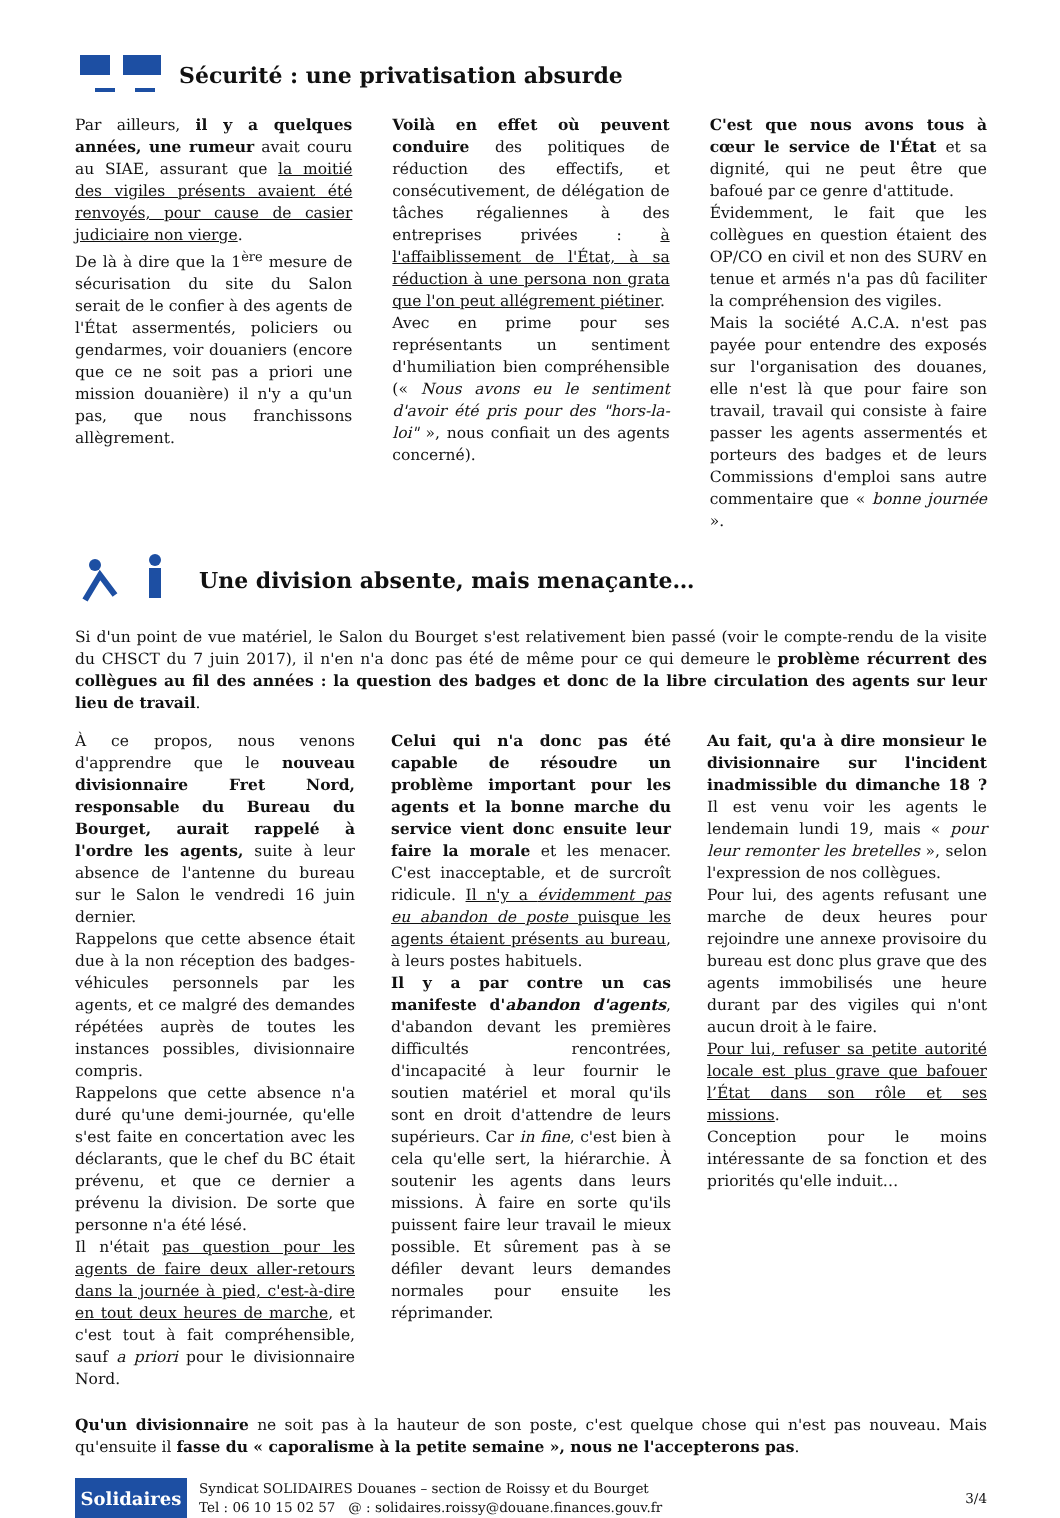Sécurité : une privatisation absurde
Par ailleurs, il y a quelques années, une rumeur avait couru au SIAE, assurant que la moitié des vigiles présents avaient été renvoyés, pour cause de casier judiciaire non vierge.
De là à dire que la 1<sup>ère</sup> mesure de sécurisation du site du Salon serait de le confier à des agents de l'État assermentés, policiers ou gendarmes, voir douaniers (encore que ce ne soit pas a priori une mission douanière) il n'y a qu'un pas, que nous franchissons allègrement.
Voilà en effet où peuvent conduire des politiques de réduction des effectifs, et consécutivement, de délégation de tâches régaliennes à des entreprises privées : à l'affaiblissement de l'État, à sa réduction à une persona non grata que l'on peut allégrement piétiner.
Avec en prime pour ses représentants un sentiment d'humiliation bien compréhensible (« Nous avons eu le sentiment d'avoir été pris pour des "hors-la-loi" », nous confiait un des agents concerné).
C'est que nous avons tous à cœur le service de l'État et sa dignité, qui ne peut être que bafoué par ce genre d'attitude.
Évidemment, le fait que les collègues en question étaient des OP/CO en civil et non des SURV en tenue et armés n'a pas dû faciliter la compréhension des vigiles.
Mais la société A.C.A. n'est pas payée pour entendre des exposés sur l'organisation des douanes, elle n'est là que pour faire son travail, travail qui consiste à faire passer les agents assermentés et porteurs des badges et de leurs Commissions d'emploi sans autre commentaire que « bonne journée ».
Une division absente, mais menaçante…
Si d'un point de vue matériel, le Salon du Bourget s'est relativement bien passé (voir le compte-rendu de la visite du CHSCT du 7 juin 2017), il n'en n'a donc pas été de même pour ce qui demeure le problème récurrent des collègues au fil des années : la question des badges et donc de la libre circulation des agents sur leur lieu de travail.
À ce propos, nous venons d'apprendre que le nouveau divisionnaire Fret Nord, responsable du Bureau du Bourget, aurait rappelé à l'ordre les agents, suite à leur absence de l'antenne du bureau sur le Salon le vendredi 16 juin dernier.
Rappelons que cette absence était due à la non réception des badges-véhicules personnels par les agents, et ce malgré des demandes répétées auprès de toutes les instances possibles, divisionnaire compris.
Rappelons que cette absence n'a duré qu'une demi-journée, qu'elle s'est faite en concertation avec les déclarants, que le chef du BC était prévenu, et que ce dernier a prévenu la division. De sorte que personne n'a été lésé.
Il n'était pas question pour les agents de faire deux aller-retours dans la journée à pied, c'est-à-dire en tout deux heures de marche, et c'est tout à fait compréhensible, sauf a priori pour le divisionnaire Nord.
Celui qui n'a donc pas été capable de résoudre un problème important pour les agents et la bonne marche du service vient donc ensuite leur faire la morale et les menacer. C'est inacceptable, et de surcroît ridicule. Il n'y a évidemment pas eu abandon de poste puisque les agents étaient présents au bureau, à leurs postes habituels.
Il y a par contre un cas manifeste d'abandon d'agents, d'abandon devant les premières difficultés rencontrées, d'incapacité à leur fournir le soutien matériel et moral qu'ils sont en droit d'attendre de leurs supérieurs. Car in fine, c'est bien à cela qu'elle sert, la hiérarchie. À soutenir les agents dans leurs missions. À faire en sorte qu'ils puissent faire leur travail le mieux possible. Et sûrement pas à se défiler devant leurs demandes normales pour ensuite les réprimander.
Au fait, qu'a à dire monsieur le divisionnaire sur l'incident inadmissible du dimanche 18 ? Il est venu voir les agents le lendemain lundi 19, mais « pour leur remonter les bretelles », selon l'expression de nos collègues.
Pour lui, des agents refusant une marche de deux heures pour rejoindre une annexe provisoire du bureau est donc plus grave que des agents immobilisés une heure durant par des vigiles qui n'ont aucun droit à le faire.
Pour lui, refuser sa petite autorité locale est plus grave que bafouer l’État dans son rôle et ses missions.
Conception pour le moins intéressante de sa fonction et des priorités qu'elle induit…
Qu'un divisionnaire ne soit pas à la hauteur de son poste, c'est quelque chose qui n'est pas nouveau. Mais qu'ensuite il fasse du « caporalisme à la petite semaine », nous ne l'accepterons pas.
Solidaires
Syndicat SOLIDAIRES Douanes – section de Roissy et du Bourget
Tel : 06 10 15 02 57 @ : solidaires.roissy@douane.finances.gouv.fr
3/4